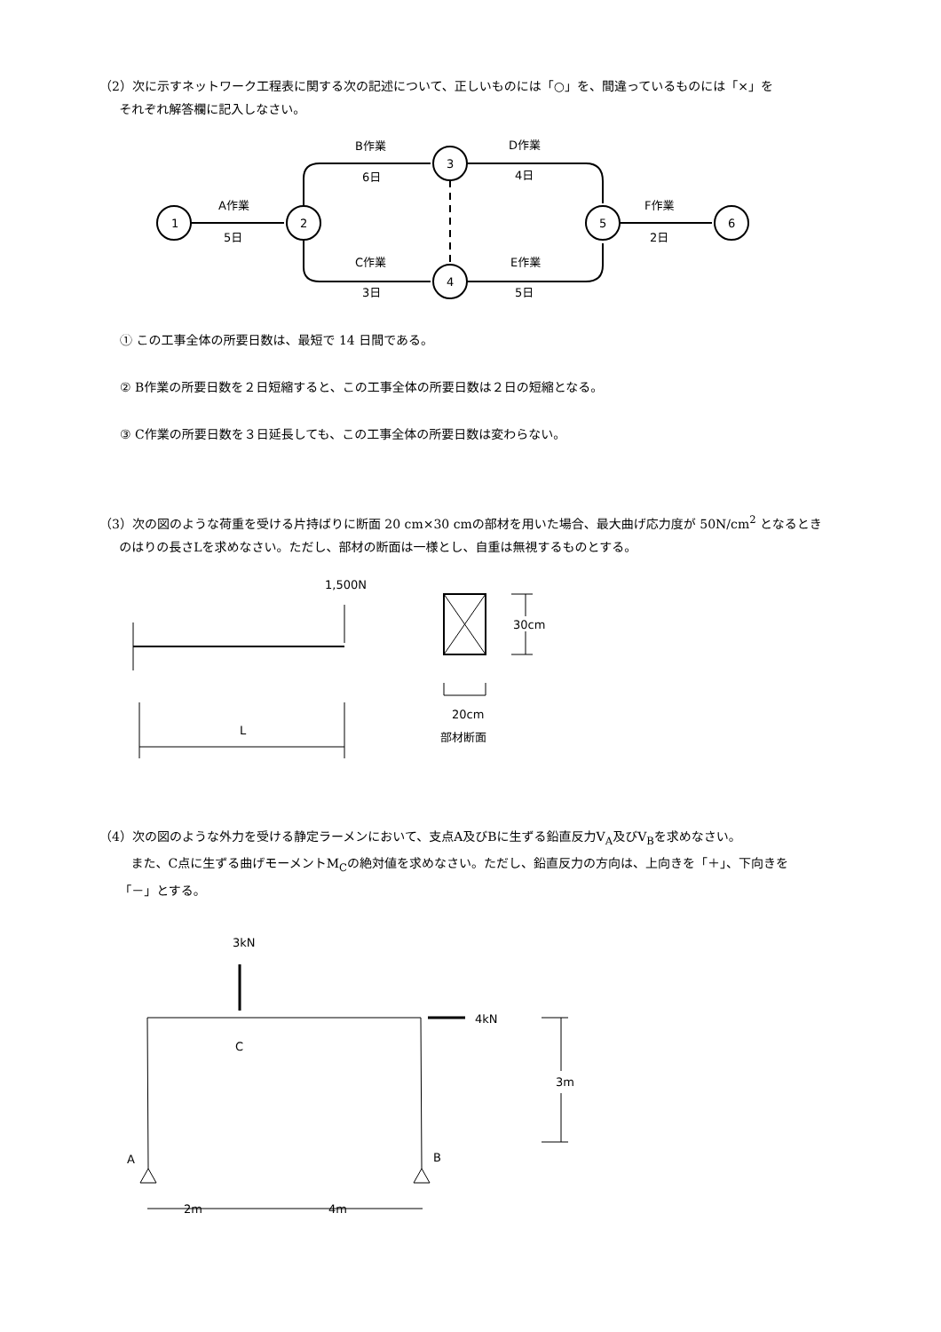（2）次に示すネットワーク工程表に関する次の記述について、正しいものには「○」を、間違っているものには「×」を
それぞれ解答欄に記入しなさい。
1
2
3
4
5
6
A作業
5日
B作業
6日
C作業
3日
D作業
4日
E作業
5日
F作業
2日
① この工事全体の所要日数は、最短で 14 日間である。
② B作業の所要日数を２日短縮すると、この工事全体の所要日数は２日の短縮となる。
③ C作業の所要日数を３日延長しても、この工事全体の所要日数は変わらない。
（3）次の図のような荷重を受ける片持ばりに断面 20 cm×30 cmの部材を用いた場合、最大曲げ応力度が 50N/cm<sup>2</sup> となるとき
のはりの長さLを求めなさい。ただし、部材の断面は一様とし、自重は無視するものとする。
1,500N
L
30cm
20cm
部材断面
（4）次の図のような外力を受ける静定ラーメンにおいて、支点A及びBに生ずる鉛直反力V<sub>A</sub>及びV<sub>B</sub>を求めなさい。
また、C点に生ずる曲げモーメントM<sub>C</sub>の絶対値を求めなさい。ただし、鉛直反力の方向は、上向きを「＋」、下向きを
「－」とする。
3kN
4kN
C
3m
A
B
2m
4m